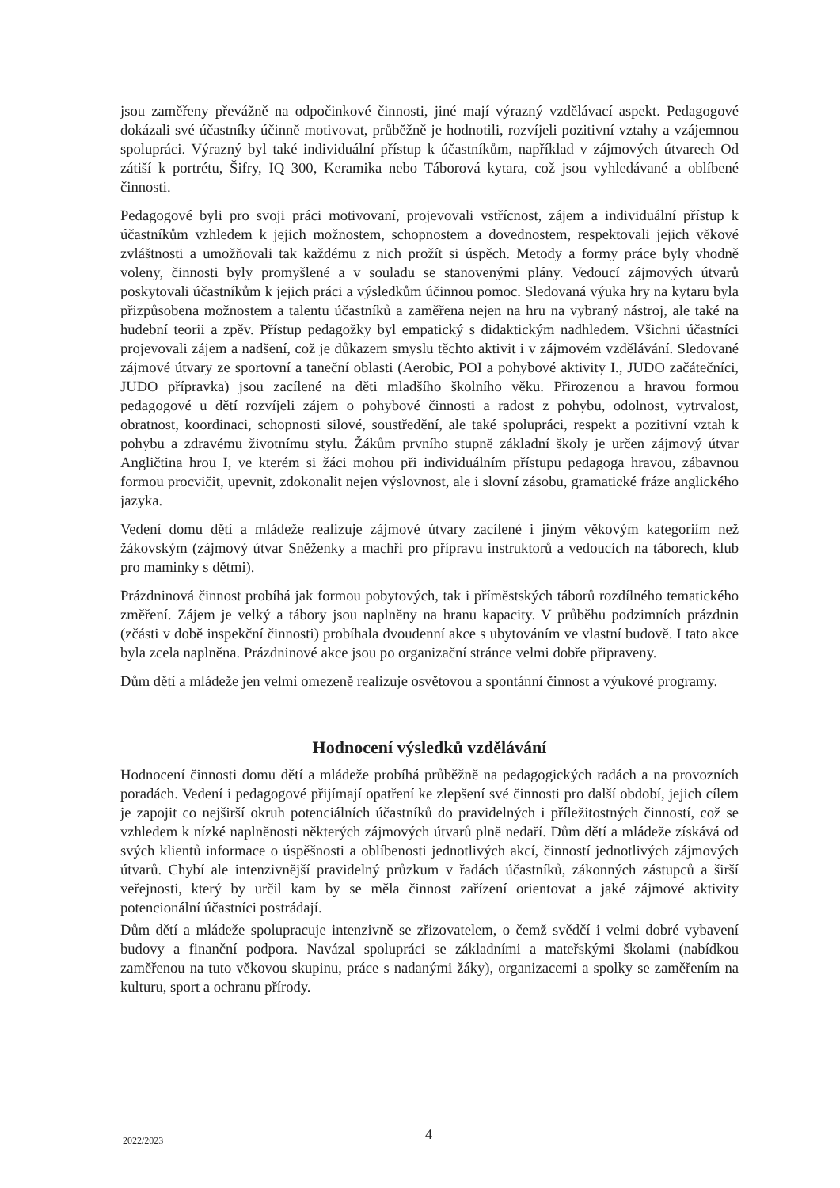jsou zaměřeny převážně na odpočinkové činnosti, jiné mají výrazný vzdělávací aspekt. Pedagogové dokázali své účastníky účinně motivovat, průběžně je hodnotili, rozvíjeli pozitivní vztahy a vzájemnou spolupráci. Výrazný byl také individuální přístup k účastníkům, například v zájmových útvarech Od zátiší k portrétu, Šifry, IQ 300, Keramika nebo Táborová kytara, což jsou vyhledávané a oblíbené činnosti.
Pedagogové byli pro svoji práci motivovaní, projevovali vstřícnost, zájem a individuální přístup k účastníkům vzhledem k jejich možnostem, schopnostem a dovednostem, respektovali jejich věkové zvláštnosti a umožňovali tak každému z nich prožít si úspěch. Metody a formy práce byly vhodně voleny, činnosti byly promyšlené a v souladu se stanovenými plány. Vedoucí zájmových útvarů poskytovali účastníkům k jejich práci a výsledkům účinnou pomoc. Sledovaná výuka hry na kytaru byla přizpůsobena možnostem a talentu účastníků a zaměřena nejen na hru na vybraný nástroj, ale také na hudební teorii a zpěv. Přístup pedagožky byl empatický s didaktickým nadhledem. Všichni účastníci projevovali zájem a nadšení, což je důkazem smyslu těchto aktivit i v zájmovém vzdělávání. Sledované zájmové útvary ze sportovní a taneční oblasti (Aerobic, POI a pohybové aktivity I., JUDO začátečníci, JUDO přípravka) jsou zacílené na děti mladšího školního věku. Přirozenou a hravou formou pedagogové u dětí rozvíjeli zájem o pohybové činnosti a radost z pohybu, odolnost, vytrvalost, obratnost, koordinaci, schopnosti silové, soustředění, ale také spolupráci, respekt a pozitivní vztah k pohybu a zdravému životnímu stylu. Žákům prvního stupně základní školy je určen zájmový útvar Angličtina hrou I, ve kterém si žáci mohou při individuálním přístupu pedagoga hravou, zábavnou formou procvičit, upevnit, zdokonalit nejen výslovnost, ale i slovní zásobu, gramatické fráze anglického jazyka.
Vedení domu dětí a mládeže realizuje zájmové útvary zacílené i jiným věkovým kategoriím než žákovským (zájmový útvar Sněženky a machři pro přípravu instruktorů a vedoucích na táborech, klub pro maminky s dětmi).
Prázdninová činnost probíhá jak formou pobytových, tak i příměstských táborů rozdílného tematického změření. Zájem je velký a tábory jsou naplněny na hranu kapacity. V průběhu podzimních prázdnin (zčásti v době inspekční činnosti) probíhala dvoudenní akce s ubytováním ve vlastní budově. I tato akce byla zcela naplněna. Prázdninové akce jsou po organizační stránce velmi dobře připraveny.
Dům dětí a mládeže jen velmi omezeně realizuje osvětovou a spontánní činnost a výukové programy.
Hodnocení výsledků vzdělávání
Hodnocení činnosti domu dětí a mládeže probíhá průběžně na pedagogických radách a na provozních poradách. Vedení i pedagogové přijímají opatření ke zlepšení své činnosti pro další období, jejich cílem je zapojit co nejširší okruh potenciálních účastníků do pravidelných i příležitostných činností, což se vzhledem k nízké naplněnosti některých zájmových útvarů plně nedaří. Dům dětí a mládeže získává od svých klientů informace o úspěšnosti a oblíbenosti jednotlivých akcí, činností jednotlivých zájmových útvarů. Chybí ale intenzivnější pravidelný průzkum v řadách účastníků, zákonných zástupců a širší veřejnosti, který by určil kam by se měla činnost zařízení orientovat a jaké zájmové aktivity potencionální účastníci postrádají.
Dům dětí a mládeže spolupracuje intenzivně se zřizovatelem, o čemž svědčí i velmi dobré vybavení budovy a finanční podpora. Navázal spolupráci se základními a mateřskými školami (nabídkou zaměřenou na tuto věkovou skupinu, práce s nadanými žáky), organizacemi a spolky se zaměřením na kulturu, sport a ochranu přírody.
2022/2023 4